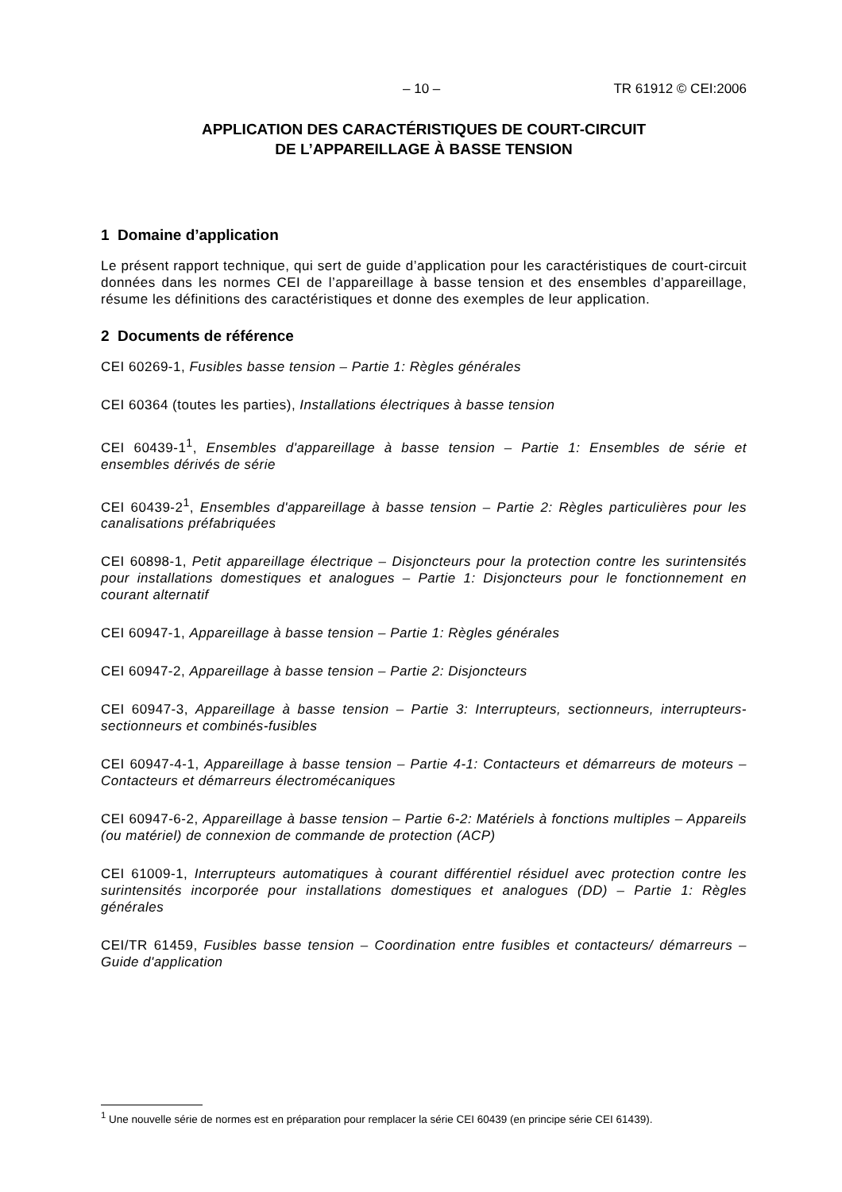– 10 – TR 61912 © CEI:2006
APPLICATION DES CARACTÉRISTIQUES DE COURT-CIRCUIT
DE L’APPAREILLAGE À BASSE TENSION
1 Domaine d’application
Le présent rapport technique, qui sert de guide d’application pour les caractéristiques de court-circuit données dans les normes CEI de l’appareillage à basse tension et des ensembles d’appareillage, résume les définitions des caractéristiques et donne des exemples de leur application.
2 Documents de référence
CEI 60269-1, Fusibles basse tension – Partie 1: Règles générales
CEI 60364 (toutes les parties), Installations électriques à basse tension
CEI 60439-1<sup>1</sup>, Ensembles d'appareillage à basse tension – Partie 1: Ensembles de série et ensembles dérivés de série
CEI 60439-2<sup>1</sup>, Ensembles d'appareillage à basse tension – Partie 2: Règles particulières pour les canalisations préfabriquées
CEI 60898-1, Petit appareillage électrique – Disjoncteurs pour la protection contre les surintensités pour installations domestiques et analogues – Partie 1: Disjoncteurs pour le fonctionnement en courant alternatif
CEI 60947-1, Appareillage à basse tension – Partie 1: Règles générales
CEI 60947-2, Appareillage à basse tension – Partie 2: Disjoncteurs
CEI 60947-3, Appareillage à basse tension – Partie 3: Interrupteurs, sectionneurs, interrupteurs-sectionneurs et combinés-fusibles
CEI 60947-4-1, Appareillage à basse tension – Partie 4-1: Contacteurs et démarreurs de moteurs – Contacteurs et démarreurs électromécaniques
CEI 60947-6-2, Appareillage à basse tension – Partie 6-2: Matériels à fonctions multiples – Appareils (ou matériel) de connexion de commande de protection (ACP)
CEI 61009-1, Interrupteurs automatiques à courant différentiel résiduel avec protection contre les surintensités incorporée pour installations domestiques et analogues (DD) – Partie 1: Règles générales
CEI/TR 61459, Fusibles basse tension – Coordination entre fusibles et contacteurs/ démarreurs – Guide d'application
<sup>1</sup> Une nouvelle série de normes est en préparation pour remplacer la série CEI 60439 (en principe série CEI 61439).